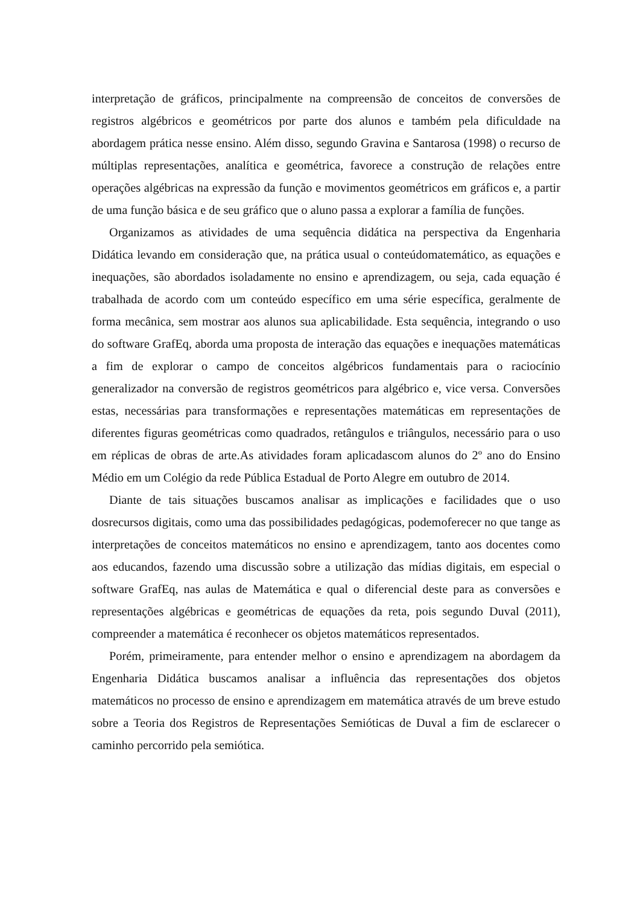interpretação de gráficos, principalmente na compreensão de conceitos de conversões de registros algébricos e geométricos por parte dos alunos e também pela dificuldade na abordagem prática nesse ensino. Além disso, segundo Gravina e Santarosa (1998) o recurso de múltiplas representações, analítica e geométrica, favorece a construção de relações entre operações algébricas na expressão da função e movimentos geométricos em gráficos e, a partir de uma função básica e de seu gráfico que o aluno passa a explorar a família de funções.
Organizamos as atividades de uma sequência didática na perspectiva da Engenharia Didática levando em consideração que, na prática usual o conteúdomatemático, as equações e inequações, são abordados isoladamente no ensino e aprendizagem, ou seja, cada equação é trabalhada de acordo com um conteúdo específico em uma série específica, geralmente de forma mecânica, sem mostrar aos alunos sua aplicabilidade. Esta sequência, integrando o uso do software GrafEq, aborda uma proposta de interação das equações e inequações matemáticas a fim de explorar o campo de conceitos algébricos fundamentais para o raciocínio generalizador na conversão de registros geométricos para algébrico e, vice versa. Conversões estas, necessárias para transformações e representações matemáticas em representações de diferentes figuras geométricas como quadrados, retângulos e triângulos, necessário para o uso em réplicas de obras de arte.As atividades foram aplicadascom alunos do 2º ano do Ensino Médio em um Colégio da rede Pública Estadual de Porto Alegre em outubro de 2014.
Diante de tais situações buscamos analisar as implicações e facilidades que o uso dosrecursos digitais, como uma das possibilidades pedagógicas, podemoferecer no que tange as interpretações de conceitos matemáticos no ensino e aprendizagem, tanto aos docentes como aos educandos, fazendo uma discussão sobre a utilização das mídias digitais, em especial o software GrafEq, nas aulas de Matemática e qual o diferencial deste para as conversões e representações algébricas e geométricas de equações da reta, pois segundo Duval (2011), compreender a matemática é reconhecer os objetos matemáticos representados.
Porém, primeiramente, para entender melhor o ensino e aprendizagem na abordagem da Engenharia Didática buscamos analisar a influência das representações dos objetos matemáticos no processo de ensino e aprendizagem em matemática através de um breve estudo sobre a Teoria dos Registros de Representações Semióticas de Duval a fim de esclarecer o caminho percorrido pela semiótica.